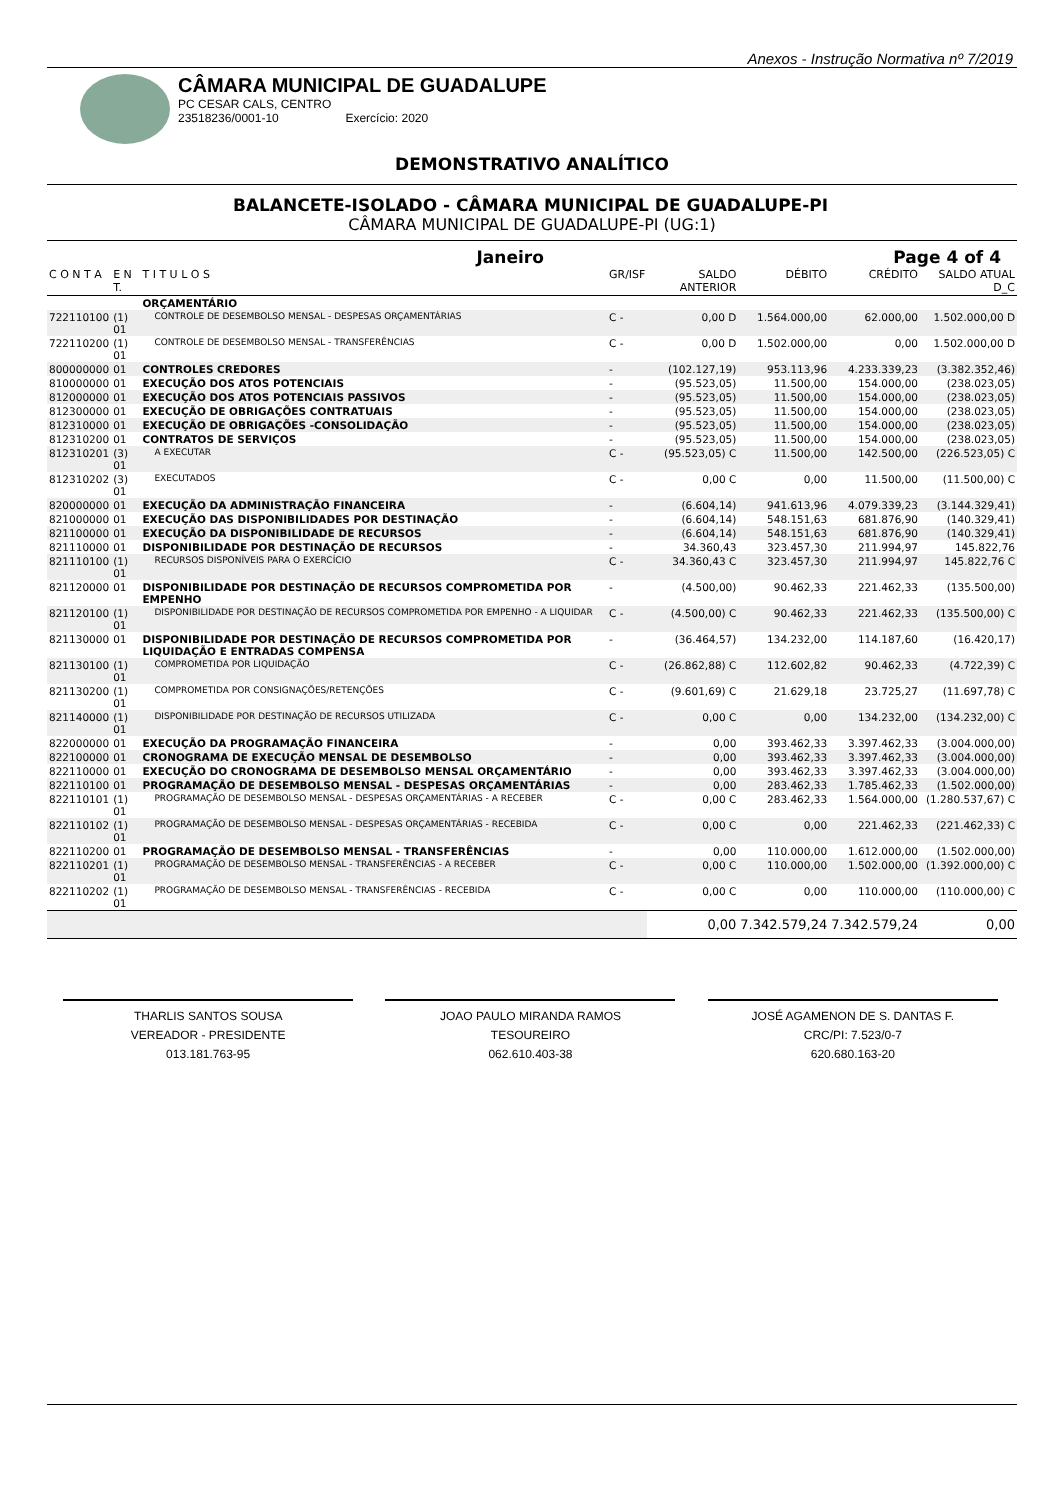Anexos - Instrução Normativa nº 7/2019
CÂMARA MUNICIPAL DE GUADALUPE
PC CESAR CALS, CENTRO
23518236/0001-10 Exercício: 2020
DEMONSTRATIVO ANALÍTICO
BALANCETE-ISOLADO - CÂMARA MUNICIPAL DE GUADALUPE-PI
CÂMARA MUNICIPAL DE GUADALUPE-PI (UG:1)
Janeiro Page 4 of 4
| C O N T A | E N T. | T I T U L O S | GR/ISF | SALDO ANTERIOR | DÉBITO | CRÉDITO | SALDO ATUAL D_C |
| --- | --- | --- | --- | --- | --- | --- | --- |
| | | ORÇAMENTÁRIO | | | | | |
| 722110100 | (1) 01 | CONTROLE DE DESEMBOLSO MENSAL - DESPESAS ORÇAMENTÁRIAS | C - | 0,00 D | 1.564.000,00 | 62.000,00 | 1.502.000,00 D |
| 722110200 | (1) 01 | CONTROLE DE DESEMBOLSO MENSAL - TRANSFERÊNCIAS | C - | 0,00 D | 1.502.000,00 | 0,00 | 1.502.000,00 D |
| 800000000 | 01 | CONTROLES CREDORES | - | (102.127,19) | 953.113,96 | 4.233.339,23 | (3.382.352,46) |
| 810000000 | 01 | EXECUÇÃO DOS ATOS POTENCIAIS | - | (95.523,05) | 11.500,00 | 154.000,00 | (238.023,05) |
| 812000000 | 01 | EXECUÇÃO DOS ATOS POTENCIAIS PASSIVOS | - | (95.523,05) | 11.500,00 | 154.000,00 | (238.023,05) |
| 812300000 | 01 | EXECUÇÃO DE OBRIGAÇÕES CONTRATUAIS | - | (95.523,05) | 11.500,00 | 154.000,00 | (238.023,05) |
| 812310000 | 01 | EXECUÇÃO DE OBRIGAÇÕES -CONSOLIDAÇÃO | - | (95.523,05) | 11.500,00 | 154.000,00 | (238.023,05) |
| 812310200 | 01 | CONTRATOS DE SERVIÇOS | - | (95.523,05) | 11.500,00 | 154.000,00 | (238.023,05) |
| 812310201 | (3) 01 | A EXECUTAR | C - | (95.523,05) C | 11.500,00 | 142.500,00 | (226.523,05) C |
| 812310202 | (3) 01 | EXECUTADOS | C - | 0,00 C | 0,00 | 11.500,00 | (11.500,00) C |
| 820000000 | 01 | EXECUÇÃO DA ADMINISTRAÇÃO FINANCEIRA | - | (6.604,14) | 941.613,96 | 4.079.339,23 | (3.144.329,41) |
| 821000000 | 01 | EXECUÇÃO DAS DISPONIBILIDADES POR DESTINAÇÃO | - | (6.604,14) | 548.151,63 | 681.876,90 | (140.329,41) |
| 821100000 | 01 | EXECUÇÃO DA DISPONIBILIDADE DE RECURSOS | - | (6.604,14) | 548.151,63 | 681.876,90 | (140.329,41) |
| 821110000 | 01 | DISPONIBILIDADE POR DESTINAÇÃO DE RECURSOS | - | 34.360,43 | 323.457,30 | 211.994,97 | 145.822,76 |
| 821110100 | (1) 01 | RECURSOS DISPONÍVEIS PARA O EXERCÍCIO | C - | 34.360,43 C | 323.457,30 | 211.994,97 | 145.822,76 C |
| 821120000 | 01 | DISPONIBILIDADE POR DESTINAÇÃO DE RECURSOS COMPROMETIDA POR EMPENHO | - | (4.500,00) | 90.462,33 | 221.462,33 | (135.500,00) |
| 821120100 | (1) 01 | DISPONIBILIDADE POR DESTINAÇÃO DE RECURSOS COMPROMETIDA POR EMPENHO - A LIQUIDAR | C - | (4.500,00) C | 90.462,33 | 221.462,33 | (135.500,00) C |
| 821130000 | 01 | DISPONIBILIDADE POR DESTINAÇÃO DE RECURSOS COMPROMETIDA POR LIQUIDAÇÃO E ENTRADAS COMPENSA | - | (36.464,57) | 134.232,00 | 114.187,60 | (16.420,17) |
| 821130100 | (1) 01 | COMPROMETIDA POR LIQUIDAÇÃO | C - | (26.862,88) C | 112.602,82 | 90.462,33 | (4.722,39) C |
| 821130200 | (1) 01 | COMPROMETIDA POR CONSIGNAÇÕES/RETENÇÕES | C - | (9.601,69) C | 21.629,18 | 23.725,27 | (11.697,78) C |
| 821140000 | (1) 01 | DISPONIBILIDADE POR DESTINAÇÃO DE RECURSOS UTILIZADA | C - | 0,00 C | 0,00 | 134.232,00 | (134.232,00) C |
| 822000000 | 01 | EXECUÇÃO DA PROGRAMAÇÃO FINANCEIRA | - | 0,00 | 393.462,33 | 3.397.462,33 | (3.004.000,00) |
| 822100000 | 01 | CRONOGRAMA DE EXECUÇÃO MENSAL DE DESEMBOLSO | - | 0,00 | 393.462,33 | 3.397.462,33 | (3.004.000,00) |
| 822110000 | 01 | EXECUÇÃO DO CRONOGRAMA DE DESEMBOLSO MENSAL ORÇAMENTÁRIO | - | 0,00 | 393.462,33 | 3.397.462,33 | (3.004.000,00) |
| 822110100 | 01 | PROGRAMAÇÃO DE DESEMBOLSO MENSAL - DESPESAS ORÇAMENTÁRIAS | - | 0,00 | 283.462,33 | 1.785.462,33 | (1.502.000,00) |
| 822110101 | (1) 01 | PROGRAMAÇÃO DE DESEMBOLSO MENSAL - DESPESAS ORÇAMENTÁRIAS - A RECEBER | C - | 0,00 C | 283.462,33 | 1.564.000,00 | (1.280.537,67) C |
| 822110102 | (1) 01 | PROGRAMAÇÃO DE DESEMBOLSO MENSAL - DESPESAS ORÇAMENTÁRIAS - RECEBIDA | C - | 0,00 C | 0,00 | 221.462,33 | (221.462,33) C |
| 822110200 | 01 | PROGRAMAÇÃO DE DESEMBOLSO MENSAL - TRANSFERÊNCIAS | - | 0,00 | 110.000,00 | 1.612.000,00 | (1.502.000,00) |
| 822110201 | (1) 01 | PROGRAMAÇÃO DE DESEMBOLSO MENSAL - TRANSFERÊNCIAS - A RECEBER | C - | 0,00 C | 110.000,00 | 1.502.000,00 | (1.392.000,00) C |
| 822110202 | (1) 01 | PROGRAMAÇÃO DE DESEMBOLSO MENSAL - TRANSFERÊNCIAS - RECEBIDA | C - | 0,00 C | 0,00 | 110.000,00 | (110.000,00) C |
| | | | | 0,00 | 7.342.579,24 | 7.342.579,24 | 0,00 |
THARLIS SANTOS SOUSA
VEREADOR - PRESIDENTE
013.181.763-95
JOAO PAULO MIRANDA RAMOS
TESOUREIRO
062.610.403-38
JOSÉ AGAMENON DE S. DANTAS F.
CRC/PI: 7.523/0-7
620.680.163-20